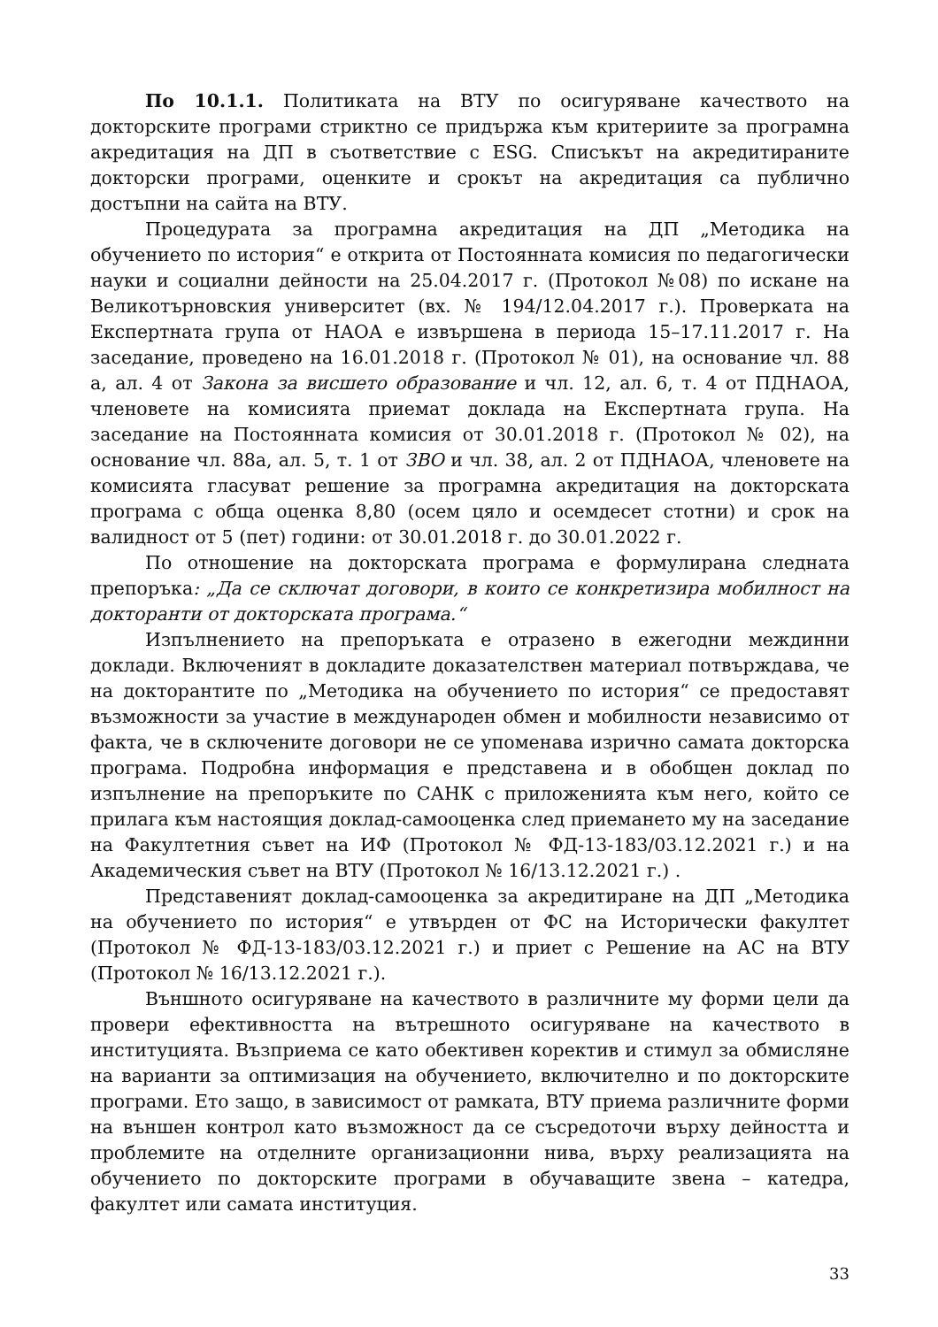По 10.1.1. Политиката на ВТУ по осигуряване качеството на докторските програми стриктно се придържа към критериите за програмна акредитация на ДП в съответствие с ESG. Списъкът на акредитираните докторски програми, оценките и срокът на акредитация са публично достъпни на сайта на ВТУ.
Процедурата за програмна акредитация на ДП „Методика на обучението по история“ е открита от Постоянната комисия по педагогически науки и социални дейности на 25.04.2017 г. (Протокол №08) по искане на Великотърновския университет (вх. № 194/12.04.2017 г.). Проверката на Експертната група от НАОА е извършена в периода 15–17.11.2017 г. На заседание, проведено на 16.01.2018 г. (Протокол № 01), на основание чл. 88 а, ал. 4 от Закона за висшето образование и чл. 12, ал. 6, т. 4 от ПДНАОА, членовете на комисията приемат доклада на Експертната група. На заседание на Постоянната комисия от 30.01.2018 г. (Протокол № 02), на основание чл. 88а, ал. 5, т. 1 от ЗВО и чл. 38, ал. 2 от ПДНАОА, членовете на комисията гласуват решение за програмна акредитация на докторската програма с обща оценка 8,80 (осем цяло и осемдесет стотни) и срок на валидност от 5 (пет) години: от 30.01.2018 г. до 30.01.2022 г.
По отношение на докторската програма е формулирана следната препоръка: „Да се сключат договори, в които се конкретизира мобилност на докторанти от докторската програма.“
Изпълнението на препоръката е отразено в ежегодни междинни доклади. Включеният в докладите доказателствен материал потвърждава, че на докторантите по „Методика на обучението по история“ се предоставят възможности за участие в международен обмен и мобилности независимо от факта, че в сключените договори не се упоменава изрично самата докторска програма. Подробна информация е представена и в обобщен доклад по изпълнение на препоръките по САНК с приложенията към него, който се прилага към настоящия доклад-самооценка след приемането му на заседание на Факултетния съвет на ИФ (Протокол № ФД-13-183/03.12.2021 г.) и на Академическия съвет на ВТУ (Протокол № 16/13.12.2021 г.) .
Представеният доклад-самооценка за акредитиране на ДП „Методика на обучението по история“ е утвърден от ФС на Исторически факултет (Протокол № ФД-13-183/03.12.2021 г.) и приет с Решение на АС на ВТУ (Протокол № 16/13.12.2021 г.).
Външното осигуряване на качеството в различните му форми цели да провери ефективността на вътрешното осигуряване на качеството в институцията. Възприема се като обективен коректив и стимул за обмисляне на варианти за оптимизация на обучението, включително и по докторските програми. Ето защо, в зависимост от рамката, ВТУ приема различните форми на външен контрол като възможност да се съсредоточи върху дейността и проблемите на отделните организационни нива, върху реализацията на обучението по докторските програми в обучаващите звена – катедра, факултет или самата институция.
33